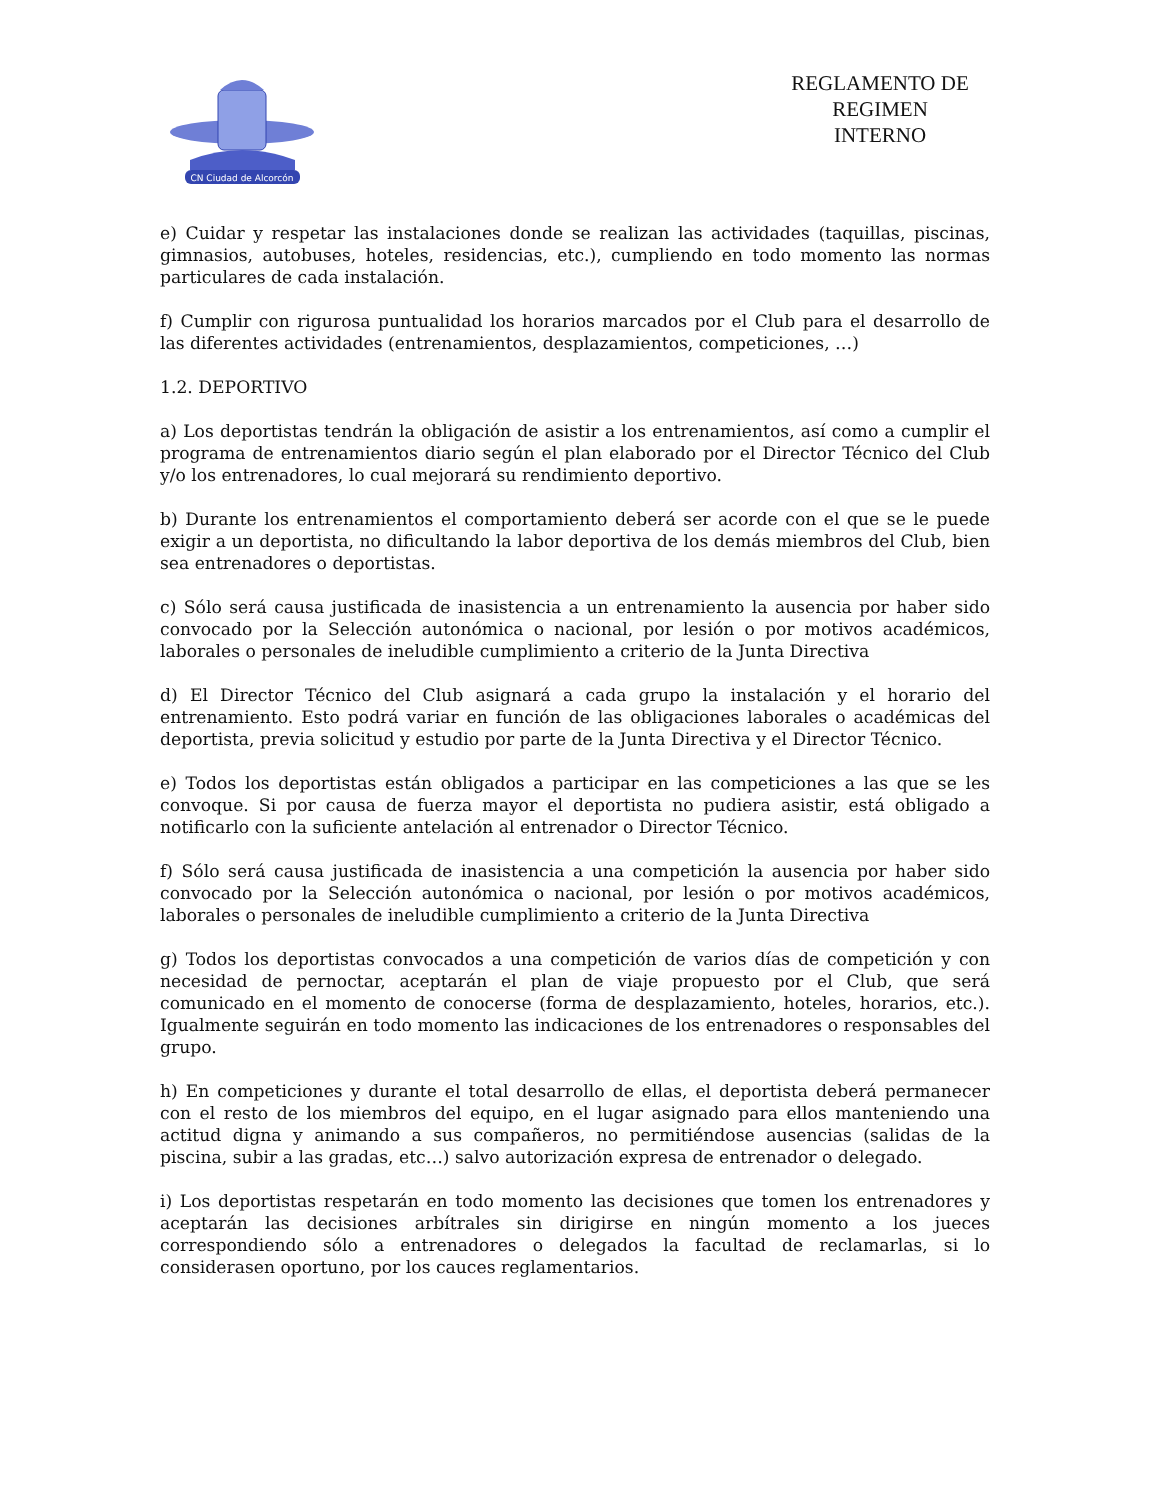CN Ciudad de Alcorcón
REGLAMENTO DE
REGIMEN
INTERNO
e) Cuidar y respetar las instalaciones donde se realizan las actividades (taquillas, piscinas, gimnasios, autobuses, hoteles, residencias, etc.), cumpliendo en todo momento las normas particulares de cada instalación.
f) Cumplir con rigurosa puntualidad los horarios marcados por el Club para el desarrollo de las diferentes actividades (entrenamientos, desplazamientos, competiciones, …)
1.2. DEPORTIVO
a) Los deportistas tendrán la obligación de asistir a los entrenamientos, así como a cumplir el programa de entrenamientos diario según el plan elaborado por el Director Técnico del Club y/o los entrenadores, lo cual mejorará su rendimiento deportivo.
b) Durante los entrenamientos el comportamiento deberá ser acorde con el que se le puede exigir a un deportista, no dificultando la labor deportiva de los demás miembros del Club, bien sea entrenadores o deportistas.
c) Sólo será causa justificada de inasistencia a un entrenamiento la ausencia por haber sido convocado por la Selección autonómica o nacional, por lesión o por motivos académicos, laborales o personales de ineludible cumplimiento a criterio de la Junta Directiva
d) El Director Técnico del Club asignará a cada grupo la instalación y el horario del entrenamiento. Esto podrá variar en función de las obligaciones laborales o académicas del deportista, previa solicitud y estudio por parte de la Junta Directiva y el Director Técnico.
e) Todos los deportistas están obligados a participar en las competiciones a las que se les convoque. Si por causa de fuerza mayor el deportista no pudiera asistir, está obligado a notificarlo con la suficiente antelación al entrenador o Director Técnico.
f) Sólo será causa justificada de inasistencia a una competición la ausencia por haber sido convocado por la Selección autonómica o nacional, por lesión o por motivos académicos, laborales o personales de ineludible cumplimiento a criterio de la Junta Directiva
g) Todos los deportistas convocados a una competición de varios días de competición y con necesidad de pernoctar, aceptarán el plan de viaje propuesto por el Club, que será comunicado en el momento de conocerse (forma de desplazamiento, hoteles, horarios, etc.). Igualmente seguirán en todo momento las indicaciones de los entrenadores o responsables del grupo.
h) En competiciones y durante el total desarrollo de ellas, el deportista deberá permanecer con el resto de los miembros del equipo, en el lugar asignado para ellos manteniendo una actitud digna y animando a sus compañeros, no permitiéndose ausencias (salidas de la piscina, subir a las gradas, etc…) salvo autorización expresa de entrenador o delegado.
i) Los deportistas respetarán en todo momento las decisiones que tomen los entrenadores y aceptarán las decisiones arbítrales sin dirigirse en ningún momento a los jueces correspondiendo sólo a entrenadores o delegados la facultad de reclamarlas, si lo considerasen oportuno, por los cauces reglamentarios.